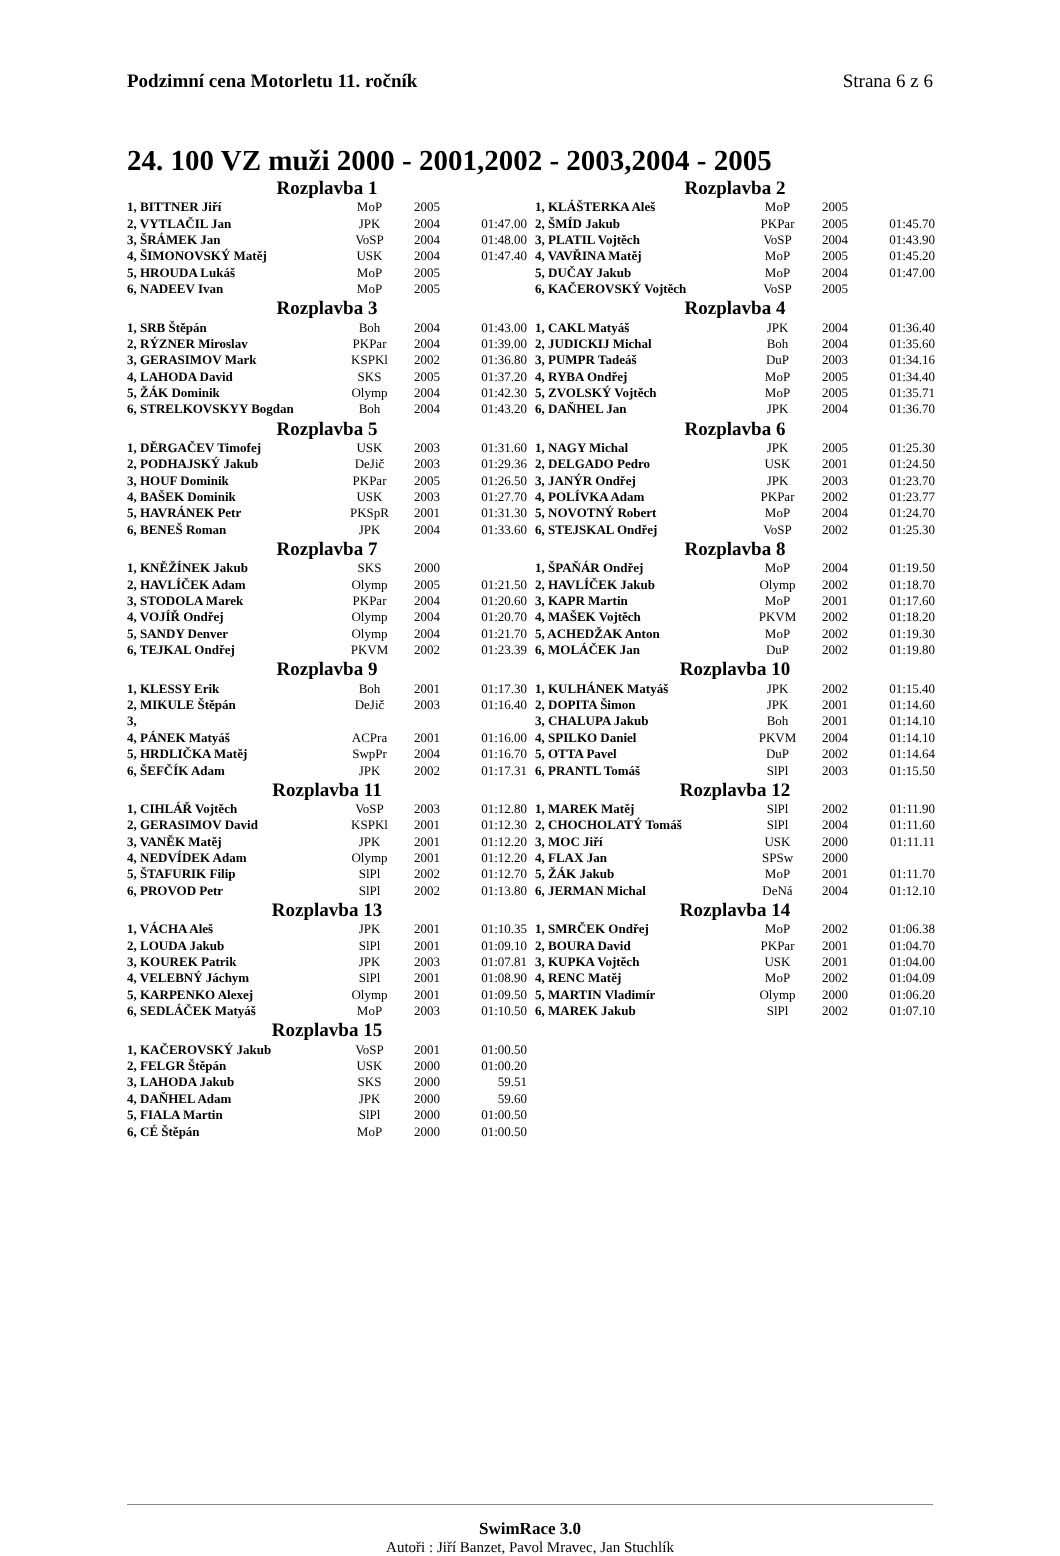Podzimní cena Motorletu 11. ročník Strana 6 z 6
24. 100 VZ muži 2000 - 2001,2002 - 2003,2004 - 2005
| Rozplavba 1 | | | |
| --- | --- | --- | --- |
| 1, BITTNER Jiří | MoP | 2005 | |
| 2, VYTLAČIL Jan | JPK | 2004 | 01:47.00 |
| 3, ŠRÁMEK Jan | VoSP | 2004 | 01:48.00 |
| 4, ŠIMONOVSKÝ Matěj | USK | 2004 | 01:47.40 |
| 5, HROUDA Lukáš | MoP | 2005 | |
| 6, NADEEV Ivan | MoP | 2005 | |
| Rozplavba 2 | | | |
| --- | --- | --- | --- |
| 1, KLÁŠTERKA Aleš | MoP | 2005 | |
| 2, ŠMÍD Jakub | PKPar | 2005 | 01:45.70 |
| 3, PLATIL Vojtěch | VoSP | 2004 | 01:43.90 |
| 4, VAVŘINA Matěj | MoP | 2005 | 01:45.20 |
| 5, DUČAY Jakub | MoP | 2004 | 01:47.00 |
| 6, KAČEROVSKÝ Vojtěch | VoSP | 2005 | |
| Rozplavba 3 | | | |
| --- | --- | --- | --- |
| 1, SRB Štěpán | Boh | 2004 | 01:43.00 |
| 2, RÝZNER Miroslav | PKPar | 2004 | 01:39.00 |
| 3, GERASIMOV Mark | KSPKl | 2002 | 01:36.80 |
| 4, LAHODA David | SKS | 2005 | 01:37.20 |
| 5, ŽÁK Dominik | Olymp | 2004 | 01:42.30 |
| 6, STRELKOVSKYY Bogdan | Boh | 2004 | 01:43.20 |
| Rozplavba 4 | | | |
| --- | --- | --- | --- |
| 1, CAKL Matyáš | JPK | 2004 | 01:36.40 |
| 2, JUDICKIJ Michal | Boh | 2004 | 01:35.60 |
| 3, PUMPR Tadeáš | DuP | 2003 | 01:34.16 |
| 4, RYBA Ondřej | MoP | 2005 | 01:34.40 |
| 5, ZVOLSKÝ Vojtěch | MoP | 2005 | 01:35.71 |
| 6, DAŇHEL Jan | JPK | 2004 | 01:36.70 |
| Rozplavba 5 | | | |
| --- | --- | --- | --- |
| 1, DĚRGAČEV Timofej | USK | 2003 | 01:31.60 |
| 2, PODHAJSKÝ Jakub | DeJič | 2003 | 01:29.36 |
| 3, HOUF Dominik | PKPar | 2005 | 01:26.50 |
| 4, BAŠEK Dominik | USK | 2003 | 01:27.70 |
| 5, HAVRÁNEK Petr | PKSpR | 2001 | 01:31.30 |
| 6, BENEŠ Roman | JPK | 2004 | 01:33.60 |
| Rozplavba 6 | | | |
| --- | --- | --- | --- |
| 1, NAGY Michal | JPK | 2005 | 01:25.30 |
| 2, DELGADO Pedro | USK | 2001 | 01:24.50 |
| 3, JANÝR Ondřej | JPK | 2003 | 01:23.70 |
| 4, POLÍVKA Adam | PKPar | 2002 | 01:23.77 |
| 5, NOVOTNÝ Robert | MoP | 2004 | 01:24.70 |
| 6, STEJSKAL Ondřej | VoSP | 2002 | 01:25.30 |
| Rozplavba 7 | | | |
| --- | --- | --- | --- |
| 1, KNĚŽÍNEK Jakub | SKS | 2000 | |
| 2, HAVLÍČEK Adam | Olymp | 2005 | 01:21.50 |
| 3, STODOLA Marek | PKPar | 2004 | 01:20.60 |
| 4, VOJÍŘ Ondřej | Olymp | 2004 | 01:20.70 |
| 5, SANDY Denver | Olymp | 2004 | 01:21.70 |
| 6, TEJKAL Ondřej | PKVM | 2002 | 01:23.39 |
| Rozplavba 8 | | | |
| --- | --- | --- | --- |
| 1, ŠPAŇÁR Ondřej | MoP | 2004 | 01:19.50 |
| 2, HAVLÍČEK Jakub | Olymp | 2002 | 01:18.70 |
| 3, KAPR Martin | MoP | 2001 | 01:17.60 |
| 4, MAŠEK Vojtěch | PKVM | 2002 | 01:18.20 |
| 5, ACHEDŽAK Anton | MoP | 2002 | 01:19.30 |
| 6, MOLÁČEK Jan | DuP | 2002 | 01:19.80 |
| Rozplavba 9 | | | |
| --- | --- | --- | --- |
| 1, KLESSY Erik | Boh | 2001 | 01:17.30 |
| 2, MIKULE Štěpán | DeJič | 2003 | 01:16.40 |
| 3, | | | |
| 4, PÁNEK Matyáš | ACPra | 2001 | 01:16.00 |
| 5, HRDLIČKA Matěj | SwpPr | 2004 | 01:16.70 |
| 6, ŠEFČÍK Adam | JPK | 2002 | 01:17.31 |
| Rozplavba 10 | | | |
| --- | --- | --- | --- |
| 1, KULHÁNEK Matyáš | JPK | 2002 | 01:15.40 |
| 2, DOPITA Šimon | JPK | 2001 | 01:14.60 |
| 3, CHALUPA Jakub | Boh | 2001 | 01:14.10 |
| 4, SPILKO Daniel | PKVM | 2004 | 01:14.10 |
| 5, OTTA Pavel | DuP | 2002 | 01:14.64 |
| 6, PRANTL Tomáš | SlPl | 2003 | 01:15.50 |
| Rozplavba 11 | | | |
| --- | --- | --- | --- |
| 1, CIHLÁŘ Vojtěch | VoSP | 2003 | 01:12.80 |
| 2, GERASIMOV David | KSPKl | 2001 | 01:12.30 |
| 3, VANĚK Matěj | JPK | 2001 | 01:12.20 |
| 4, NEDVÍDEK Adam | Olymp | 2001 | 01:12.20 |
| 5, ŠTAFURIK Filip | SlPl | 2002 | 01:12.70 |
| 6, PROVOD Petr | SlPl | 2002 | 01:13.80 |
| Rozplavba 12 | | | |
| --- | --- | --- | --- |
| 1, MAREK Matěj | SlPl | 2002 | 01:11.90 |
| 2, CHOCHOLATÝ Tomáš | SlPl | 2004 | 01:11.60 |
| 3, MOC Jiří | USK | 2000 | 01:11.11 |
| 4, FLAX Jan | SPSw | 2000 | |
| 5, ŽÁK Jakub | MoP | 2001 | 01:11.70 |
| 6, JERMAN Michal | DeNá | 2004 | 01:12.10 |
| Rozplavba 13 | | | |
| --- | --- | --- | --- |
| 1, VÁCHA Aleš | JPK | 2001 | 01:10.35 |
| 2, LOUDA Jakub | SlPl | 2001 | 01:09.10 |
| 3, KOUREK Patrik | JPK | 2003 | 01:07.81 |
| 4, VELEBNÝ Jáchym | SlPl | 2001 | 01:08.90 |
| 5, KARPENKO Alexej | Olymp | 2001 | 01:09.50 |
| 6, SEDLÁČEK Matyáš | MoP | 2003 | 01:10.50 |
| Rozplavba 14 | | | |
| --- | --- | --- | --- |
| 1, SMRČEK Ondřej | MoP | 2002 | 01:06.38 |
| 2, BOURA David | PKPar | 2001 | 01:04.70 |
| 3, KUPKA Vojtěch | USK | 2001 | 01:04.00 |
| 4, RENC Matěj | MoP | 2002 | 01:04.09 |
| 5, MARTIN Vladimír | Olymp | 2000 | 01:06.20 |
| 6, MAREK Jakub | SlPl | 2002 | 01:07.10 |
| Rozplavba 15 | | | |
| --- | --- | --- | --- |
| 1, KAČEROVSKÝ Jakub | VoSP | 2001 | 01:00.50 |
| 2, FELGR Štěpán | USK | 2000 | 01:00.20 |
| 3, LAHODA Jakub | SKS | 2000 | 59.51 |
| 4, DAŇHEL Adam | JPK | 2000 | 59.60 |
| 5, FIALA Martin | SlPl | 2000 | 01:00.50 |
| 6, CÉ Štěpán | MoP | 2000 | 01:00.50 |
SwimRace 3.0
Autoři : Jiří Banzet, Pavol Mravec, Jan Stuchlík